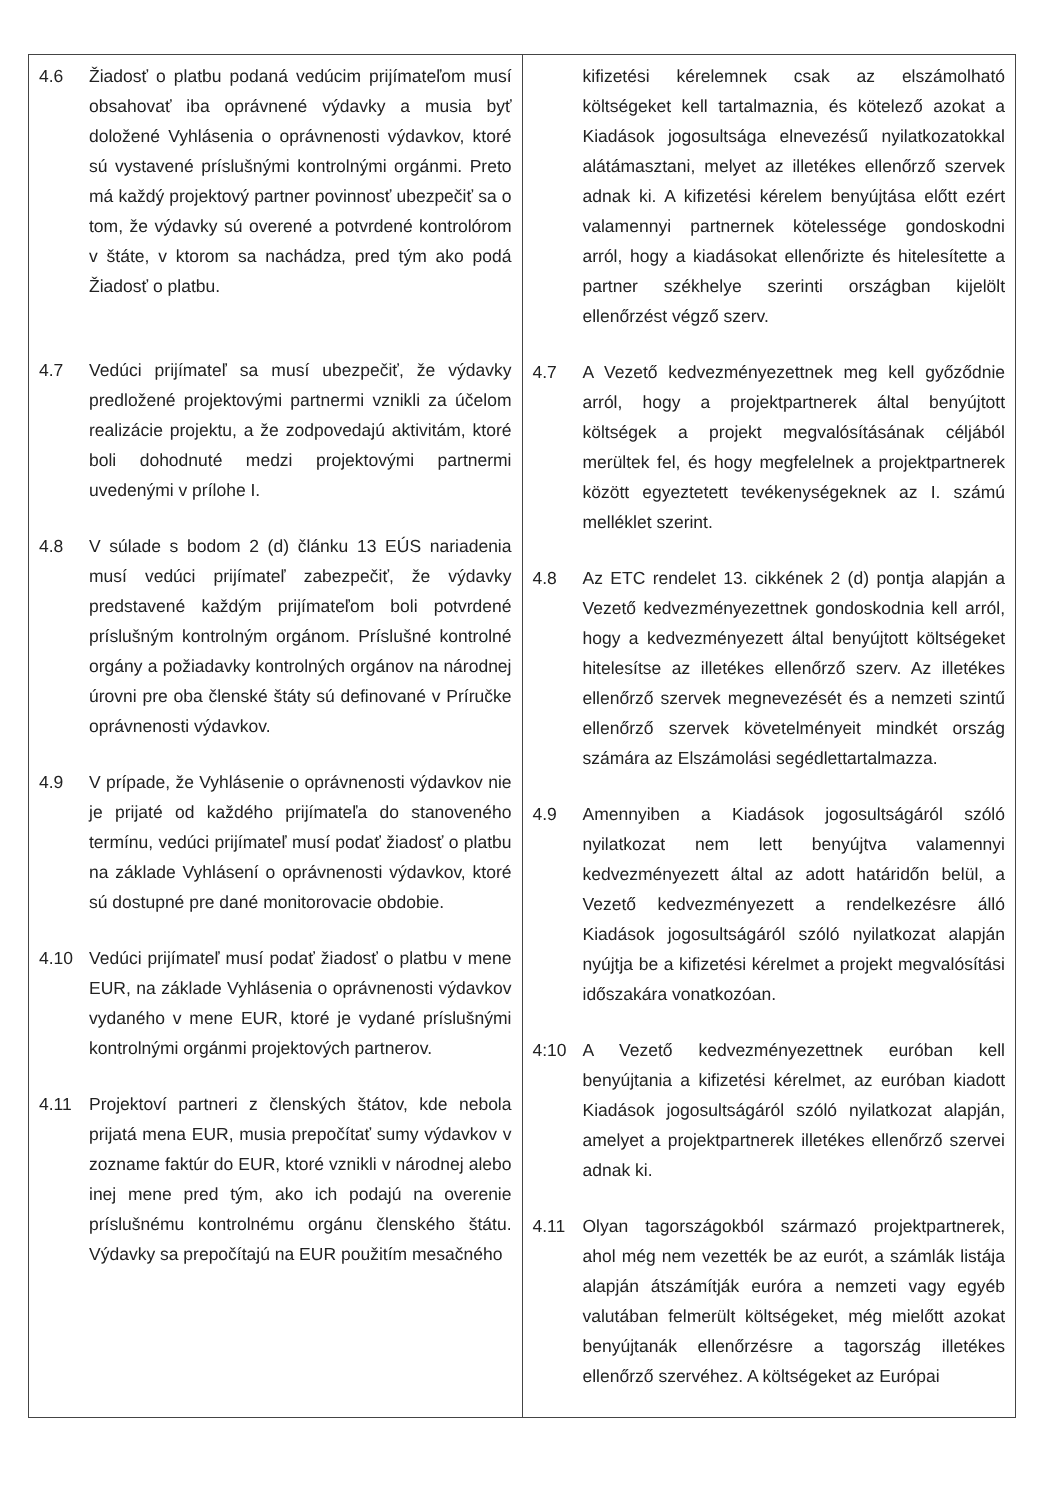| 4.6 Žiadosť o platbu podaná vedúcim prijímateľom musí obsahovať iba oprávnené výdavky a musia byť doložené Vyhlásenia o oprávnenosti výdavkov, ktoré sú vystavené príslušnými kontrolnými orgánmi. Preto má každý projektový partner povinnosť ubezpečiť sa o tom, že výdavky sú overené a potvrdené kontrolórom v štáte, v ktorom sa nachádza, pred tým ako podá Žiadosť o platbu. 4.7 Vedúci prijímateľ sa musí ubezpečiť, že výdavky predložené projektovými partnermi vznikli za účelom realizácie projektu, a že zodpovedajú aktivitám, ktoré boli dohodnuté medzi projektovými partnermi uvedenými v prílohe I. 4.8 V súlade s bodom 2 (d) článku 13 EÚS nariadenia musí vedúci prijímateľ zabezpečiť, že výdavky predstavené každým prijímateľom boli potvrdené príslušným kontrolným orgánom. Príslušné kontrolné orgány a požiadavky kontrolných orgánov na národnej úrovni pre oba členské štáty sú definované v Príručke oprávnenosti výdavkov. 4.9 V prípade, že Vyhlásenie o oprávnenosti výdavkov nie je prijaté od každého prijímateľa do stanoveného termínu, vedúci prijímateľ musí podať žiadosť o platbu na základe Vyhlásení o oprávnenosti výdavkov, ktoré sú dostupné pre dané monitorovacie obdobie. 4.10 Vedúci prijímateľ musí podať žiadosť o platbu v mene EUR, na základe Vyhlásenia o oprávnenosti výdavkov vydaného v mene EUR, ktoré je vydané príslušnými kontrolnými orgánmi projektových partnerov. 4.11 Projektoví partneri z členských štátov, kde nebola prijatá mena EUR, musia prepočítať sumy výdavkov v zozname faktúr do EUR, ktoré vznikli v národnej alebo inej mene pred tým, ako ich podajú na overenie príslušnému kontrolnému orgánu členského štátu. Výdavky sa prepočítajú na EUR použitím mesačného | kifizetési kérelemnek csak az elszámolható költségeket kell tartalmaznia, és kötelező azokat a Kiadások jogosultsága elnevezésű nyilatkozatokkal alátámasztani, melyet az illetékes ellenőrző szervek adnak ki. A kifizetési kérelem benyújtása előtt ezért valamennyi partnernek kötelessége gondoskodni arról, hogy a kiadásokat ellenőrizte és hitelesítette a partner székhelye szerinti országban kijelölt ellenőrzést végző szerv. 4.7 A Vezető kedvezményezettnek meg kell győződnie arról, hogy a projektpartnerek által benyújtott költségek a projekt megvalósításának céljából merültek fel, és hogy megfelelnek a projektpartnerek között egyeztetett tevékenységeknek az I. számú melléklet szerint. 4.8 Az ETC rendelet 13. cikkének 2 (d) pontja alapján a Vezető kedvezményezettnek gondoskodnia kell arról, hogy a kedvezményezett által benyújtott költségeket hitelesítse az illetékes ellenőrző szerv. Az illetékes ellenőrző szervek megnevezését és a nemzeti szintű ellenőrző szervek követelményeit mindkét ország számára az Elszámolási segédlettartalmazza. 4.9 Amennyiben a Kiadások jogosultságáról szóló nyilatkozat nem lett benyújtva valamennyi kedvezményezett által az adott határidőn belül, a Vezető kedvezményezett a rendelkezésre álló Kiadások jogosultságáról szóló nyilatkozat alapján nyújtja be a kifizetési kérelmet a projekt megvalósítási időszakára vonatkozóan. 4:10 A Vezető kedvezményezettnek euróban kell benyújtania a kifizetési kérelmet, az euróban kiadott Kiadások jogosultságáról szóló nyilatkozat alapján, amelyet a projektpartnerek illetékes ellenőrző szervei adnak ki. 4.11 Olyan tagországokból származó projektpartnerek, ahol még nem vezették be az eurót, a számlák listája alapján átszámítják euróra a nemzeti vagy egyéb valutában felmerült költségeket, még mielőtt azokat benyújtanák ellenőrzésre a tagország illetékes ellenőrző szervéhez. A költségeket az Európai |